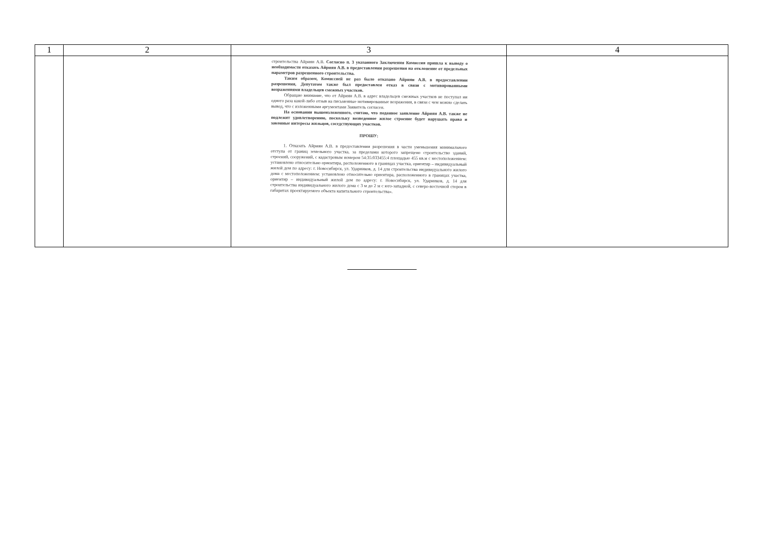| 1 | 2 | 3 | 4 |
| --- | --- | --- | --- |
| | | строительства Айриян А.В. Согласно п. 3 указанного Заключения Комиссия пришла к выводу о необходимости отказать Айриян А.В. в предоставлении разрешения на отклонение от предельных параметров разрешенного строительства. Таким образом, Комиссией не раз было отказано Айриян А.В. в предоставлении разрешения, Депутатом также был предоставлен отказ в связи с мотивированными возражениями владельцев смежных участков. Обращаю внимание, что от Айриян А.В. в адрес владельцев смежных участков не поступал ни одного раза какой-либо отзыв на письменные мотивированные возражения, в связи с чем можно сделать вывод, что с изложенными аргументами Заявитель согласен. На основании вышеизложенного, считаю, что поданное заявление Айриян А.В. также не подлежит удовлетворению, поскольку возведенное жилое строение будет нарушать права и законные интересы жильцов, соседствующих участков. ПРОШУ: 1. Отказать Айриян А.В. в предоставлении разрешения в части уменьшения минимального отступа от границ земельного участка, за пределами которого запрещено строительство зданий, строений, сооружений, с кадастровым номером 54:35:033455:4 площадью 455 кв.м с местоположением: установлено относительно ориентира, расположенного в границах участка, ориентир – индивидуальный жилой дом по адресу: г. Новосибирск, ул. Ударников, д. 14 для строительства индивидуального жилого дома с местоположением: установлено относительно ориентира, расположенного в границах участка, ориентир – индивидуальный жилой дом по адресу: г. Новосибирск, ул. Ударников, д. 14 для строительства индивидуального жилого дома с 3 м до 2 м с юго-западной, с северо-восточной сторон в габаритах проектируемого объекта капитального строительства». | |